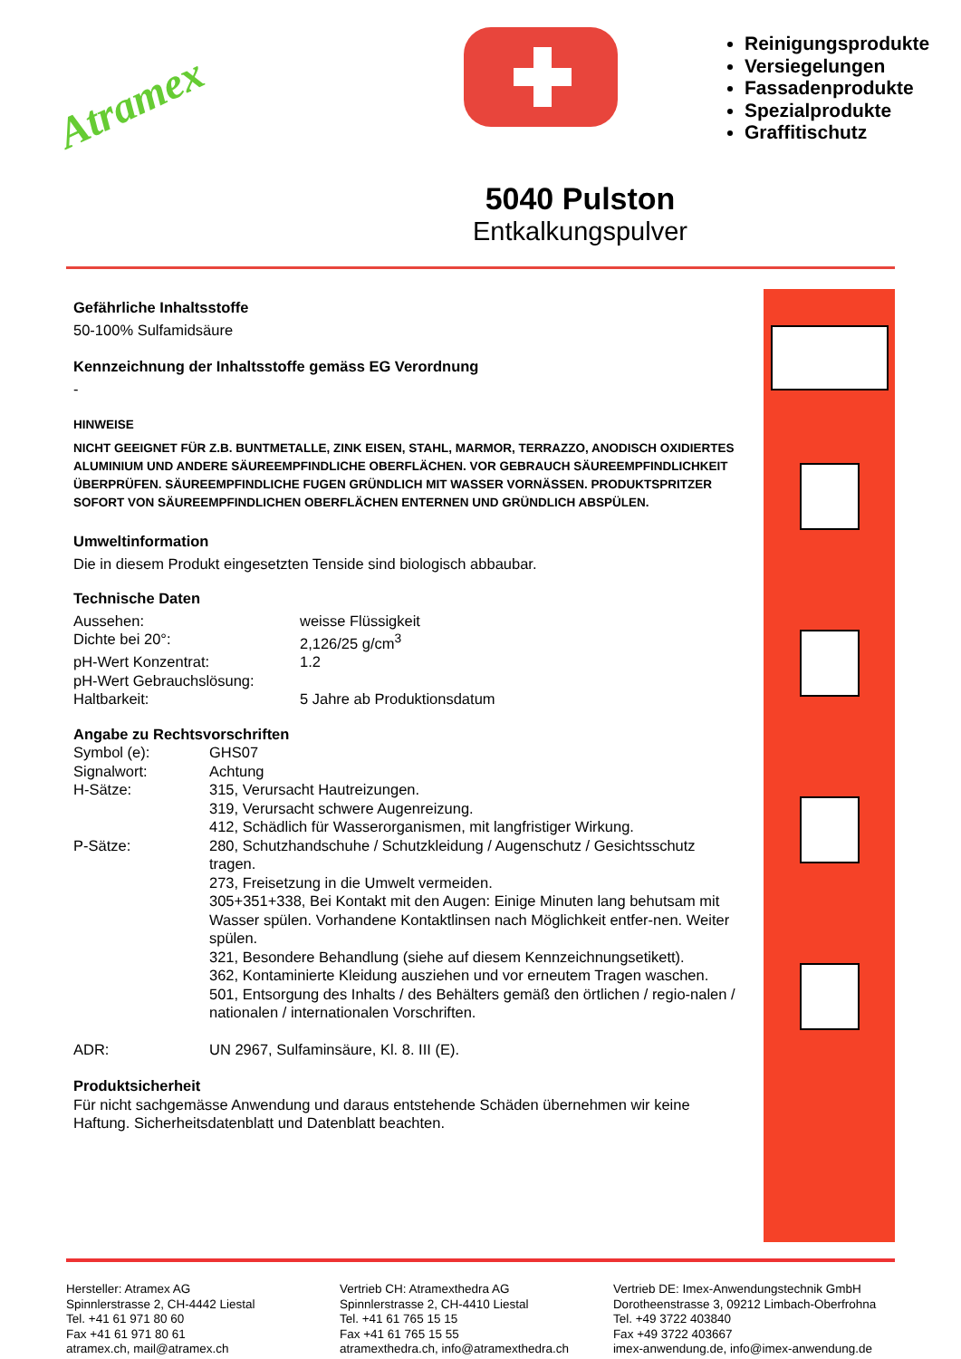Atramex
Reinigungsprodukte
Versiegelungen
Fassadenprodukte
Spezialprodukte
Graffitischutz
5040 Pulston
Entkalkungspulver
Gefährliche Inhaltsstoffe
50-100% Sulfamidsäure
Kennzeichnung der Inhaltsstoffe gemäss EG Verordnung
-
HINWEISE
NICHT GEEIGNET FÜR Z.B. BUNTMETALLE, ZINK EISEN, STAHL, MARMOR, TERRAZZO, ANODISCH OXIDIERTES ALUMINIUM UND ANDERE SÄUREEMPFINDLICHE OBERFLÄCHEN. VOR GEBRAUCH SÄUREEMPFINDLICHKEIT ÜBERPRÜFEN. SÄUREEMPFINDLICHE FUGEN GRÜNDLICH MIT WASSER VORNÄSSEN. PRODUKTSPRITZER SOFORT VON SÄUREEMPFINDLICHEN OBERFLÄCHEN ENTERNEN UND GRÜNDLICH ABSPÜLEN.
Umweltinformation
Die in diesem Produkt eingesetzten Tenside sind biologisch abbaubar.
Technische Daten
| Aussehen: | weisse Flüssigkeit |
| Dichte bei 20°: | 2,126/25 g/cm<sup>3</sup> |
| pH-Wert Konzentrat: | 1.2 |
| pH-Wert Gebrauchslösung: | |
| Haltbarkeit: | 5 Jahre ab Produktionsdatum |
Angabe zu Rechtsvorschriften
| Symbol (e): | GHS07 |
| Signalwort: | Achtung |
| H-Sätze: | 315, Verursacht Hautreizungen. 319, Verursacht schwere Augenreizung. 412, Schädlich für Wasserorganismen, mit langfristiger Wirkung. |
| P-Sätze: | 280, Schutzhandschuhe / Schutzkleidung / Augenschutz / Gesichtsschutz tragen. 273, Freisetzung in die Umwelt vermeiden. 305+351+338, Bei Kontakt mit den Augen: Einige Minuten lang behutsam mit Wasser spülen. Vorhandene Kontaktlinsen nach Möglichkeit entfer-nen. Weiter spülen. 321, Besondere Behandlung (siehe auf diesem Kennzeichnungsetikett). 362, Kontaminierte Kleidung ausziehen und vor erneutem Tragen waschen. 501, Entsorgung des Inhalts / des Behälters gemäß den örtlichen / regio-nalen / nationalen / internationalen Vorschriften. |
| ADR: | UN 2967, Sulfaminsäure, Kl. 8. III (E). |
Produktsicherheit
Für nicht sachgemässe Anwendung und daraus entstehende Schäden übernehmen wir keine Haftung. Sicherheitsdatenblatt und Datenblatt beachten.
Hersteller: Atramex AG
Spinnlerstrasse 2, CH-4442 Liestal
Tel. +41 61 971 80 60
Fax +41 61 971 80 61
atramex.ch, mail@atramex.ch
Vertrieb CH: Atramexthedra AG
Spinnlerstrasse 2, CH-4410 Liestal
Tel. +41 61 765 15 15
Fax +41 61 765 15 55
atramexthedra.ch, info@atramexthedra.ch
Vertrieb DE: Imex-Anwendungstechnik GmbH
Dorotheenstrasse 3, 09212 Limbach-Oberfrohna
Tel. +49 3722 403840
Fax +49 3722 403667
imex-anwendung.de, info@imex-anwendung.de